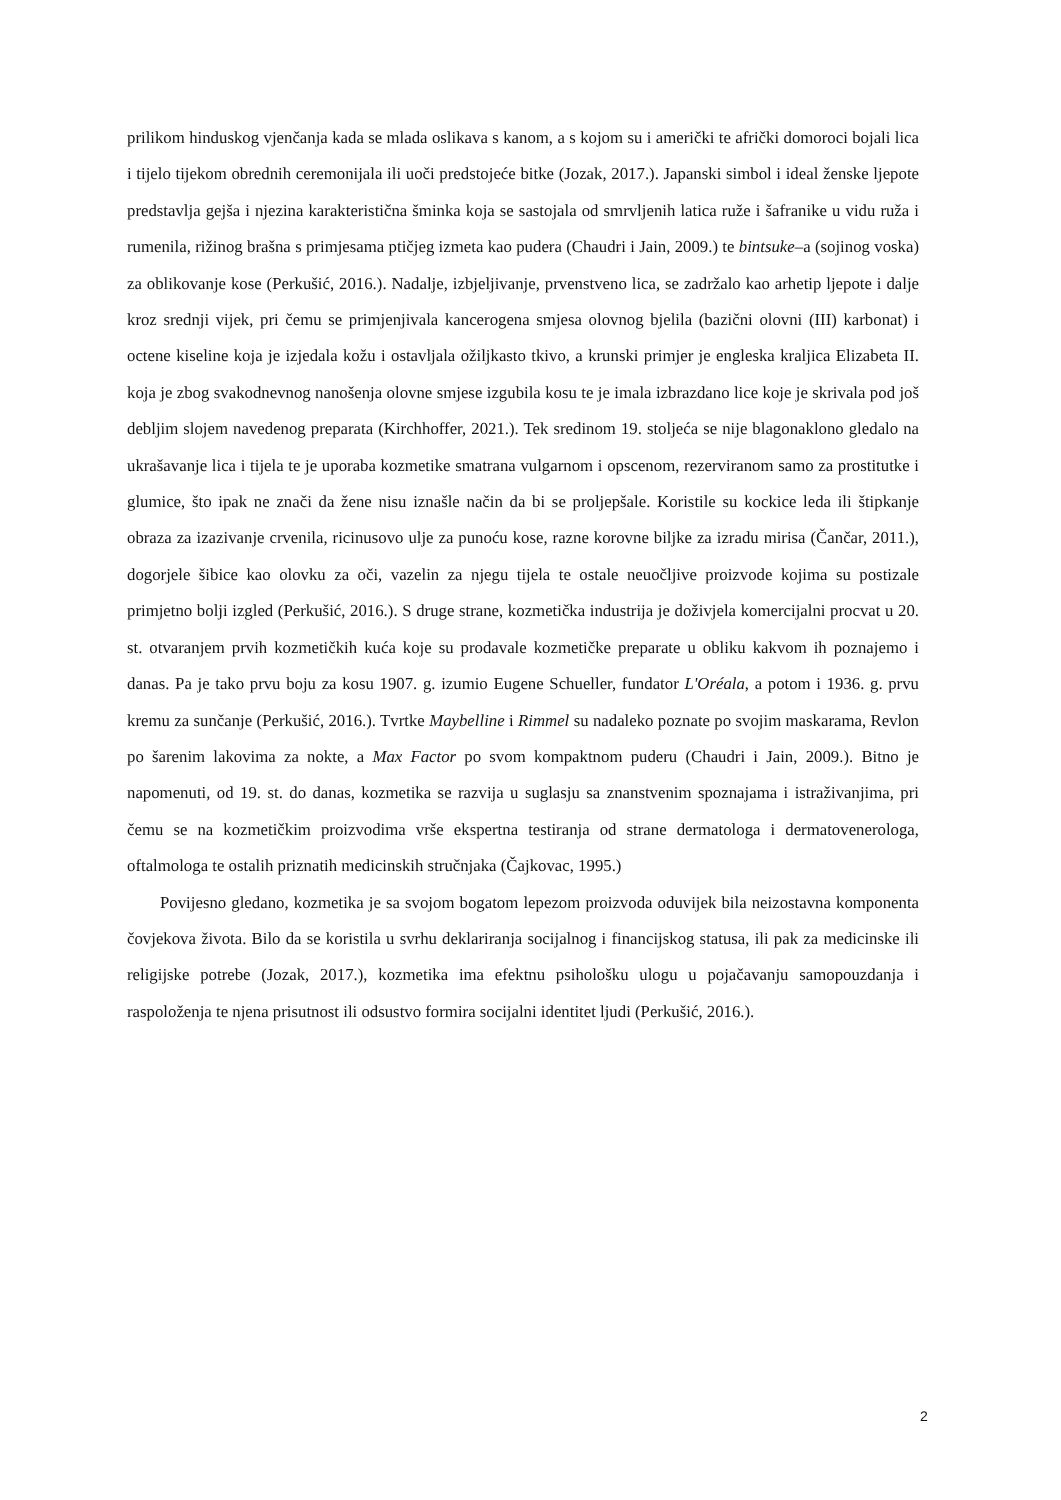prilikom hinduskog vjenčanja kada se mlada oslikava s kanom, a s kojom su i američki te afrički domoroci bojali lica i tijelo tijekom obrednih ceremonijala ili uoči predstojeće bitke (Jozak, 2017.). Japanski simbol i ideal ženske ljepote predstavlja gejša i njezina karakteristična šminka koja se sastojala od smrvljenih latica ruže i šafranike u vidu ruža i rumenila, rižinog brašna s primjesama ptičjeg izmeta kao pudera (Chaudri i Jain, 2009.) te bintsuke–a (sojinog voska) za oblikovanje kose (Perkušić, 2016.). Nadalje, izbjeljivanje, prvenstveno lica, se zadržalo kao arhetip ljepote i dalje kroz srednji vijek, pri čemu se primjenjivala kancerogena smjesa olovnog bjelila (bazični olovni (III) karbonat) i octene kiseline koja je izjedala kožu i ostavljala ožiljkasto tkivo, a krunski primjer je engleska kraljica Elizabeta II. koja je zbog svakodnevnog nanošenja olovne smjese izgubila kosu te je imala izbrazdano lice koje je skrivala pod još debljim slojem navedenog preparata (Kirchhoffer, 2021.). Tek sredinom 19. stoljeća se nije blagonaklono gledalo na ukrašavanje lica i tijela te je uporaba kozmetike smatrana vulgarnom i opscenom, rezerviranom samo za prostitutke i glumice, što ipak ne znači da žene nisu iznašle način da bi se proljepšale. Koristile su kockice leda ili štipkanje obraza za izazivanje crvenila, ricinusovo ulje za punoću kose, razne korovne biljke za izradu mirisa (Čančar, 2011.), dogorjele šibice kao olovku za oči, vazelin za njegu tijela te ostale neuočljive proizvode kojima su postizale primjetno bolji izgled (Perkušić, 2016.). S druge strane, kozmetička industrija je doživjela komercijalni procvat u 20. st. otvaranjem prvih kozmetičkih kuća koje su prodavale kozmetičke preparate u obliku kakvom ih poznajemo i danas. Pa je tako prvu boju za kosu 1907. g. izumio Eugene Schueller, fundator L'Oréala, a potom i 1936. g. prvu kremu za sunčanje (Perkušić, 2016.). Tvrtke Maybelline i Rimmel su nadaleko poznate po svojim maskarama, Revlon po šarenim lakovima za nokte, a Max Factor po svom kompaktnom puderu (Chaudri i Jain, 2009.). Bitno je napomenuti, od 19. st. do danas, kozmetika se razvija u suglasju sa znanstvenim spoznajama i istraživanjima, pri čemu se na kozmetičkim proizvodima vrše ekspertna testiranja od strane dermatologa i dermatovenerologa, oftalmologa te ostalih priznatih medicinskih stručnjaka (Čajkovac, 1995.)
Povijesno gledano, kozmetika je sa svojom bogatom lepezom proizvoda oduvijek bila neizostavna komponenta čovjekova života. Bilo da se koristila u svrhu deklariranja socijalnog i financijskog statusa, ili pak za medicinske ili religijske potrebe (Jozak, 2017.), kozmetika ima efektnu psihološku ulogu u pojačavanju samopouzdanja i raspoloženja te njena prisutnost ili odsustvo formira socijalni identitet ljudi (Perkušić, 2016.).
2